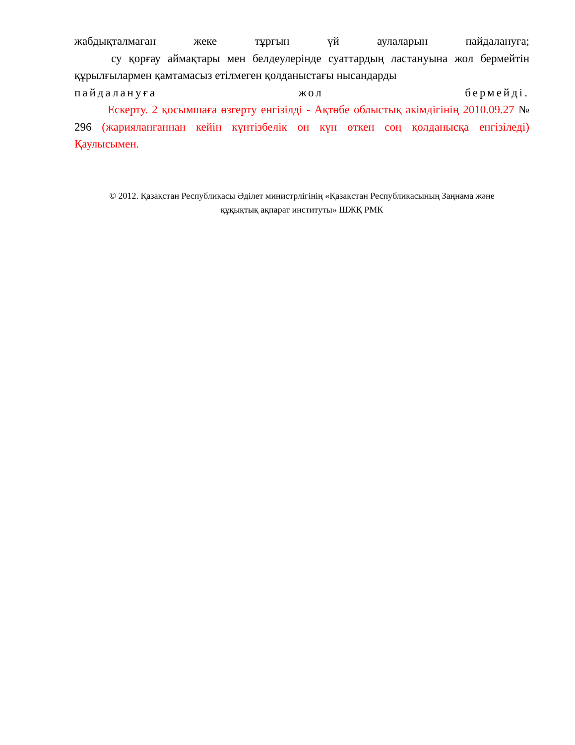жабдықталмаған жеке тұрғын үй аулаларын пайдалануға;
су қорғау аймақтары мен белдеулерінде суаттардың ластануына жол бермейтін құрылғылармен қамтамасыз етілмеген қолданыстағы нысандарды
пайдалануға жол бермейді.
Ескерту. 2 қосымшаға өзгерту енгізілді - Ақтөбе облыстық әкімдігінің 2010.09.27 № 296 (жарияланғаннан кейін күнтізбелік он күн өткен соң қолданысқа енгізіледі) Қаулысымен.
© 2012. Қазақстан Республикасы Әділет министрлігінің «Қазақстан Республикасының Заңнама және
құқықтық ақпарат институты» ШЖҚ РМК